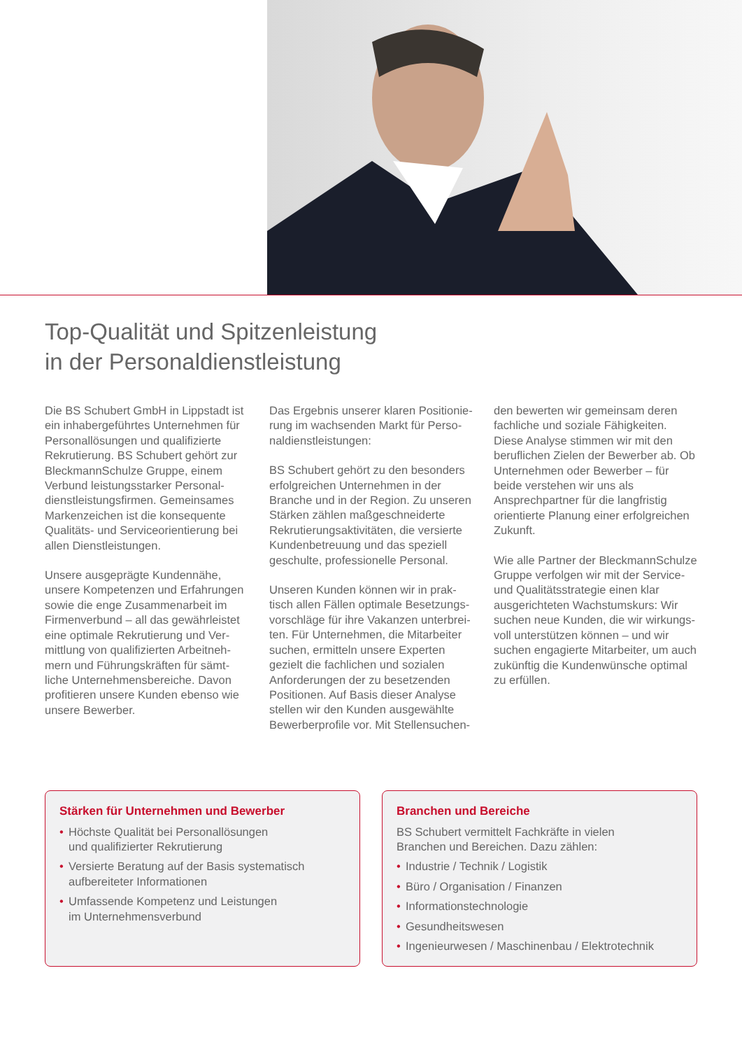Top-Qualität und Spitzenleistung
in der Personaldienstleistung
Die BS Schubert GmbH in Lippstadt ist ein inhabergeführtes Unternehmen für Personallösungen und qualifizierte Rekrutierung. BS Schubert gehört zur BleckmannSchulze Gruppe, einem Verbund leistungsstarker Personal­dienstleistungsfirmen. Gemeinsames Markenzeichen ist die konsequente Qualitäts- und Serviceorientierung bei allen Dienstleistungen.
Unsere ausgeprägte Kundennähe, unsere Kompetenzen und Erfahrungen sowie die enge Zusammenarbeit im Firmenverbund – all das gewährleistet eine optimale Rekrutierung und Ver­mittlung von qualifizierten Arbeitneh­mern und Führungskräften für sämt­liche Unternehmensbereiche. Davon profitieren unsere Kunden ebenso wie unsere Bewerber.
Das Ergebnis unserer klaren Positionie­rung im wachsenden Markt für Perso­naldienstleistungen:
BS Schubert gehört zu den besonders erfolgreichen Unternehmen in der Branche und in der Region. Zu unseren Stärken zählen maßgeschneiderte Rekrutierungsaktivitäten, die versierte Kundenbetreuung und das speziell geschulte, professionelle Personal.
Unseren Kunden können wir in prak­tisch allen Fällen optimale Besetzungs­vorschläge für ihre Vakanzen unterbrei­ten. Für Unternehmen, die Mitarbeiter suchen, ermitteln unsere Experten gezielt die fachlichen und sozialen Anforderungen der zu besetzenden Positionen. Auf Basis dieser Analyse stellen wir den Kunden ausgewählte Bewerberprofile vor. Mit Stellensuchen-
den bewerten wir gemeinsam deren fachliche und soziale Fähigkeiten. Diese Analyse stimmen wir mit den berufli­chen Zielen der Bewerber ab. Ob Unter­nehmen oder Bewerber – für beide verstehen wir uns als Ansprechpartner für die langfristig orientierte Planung einer erfolgreichen Zukunft.
Wie alle Partner der BleckmannSchulze Gruppe verfolgen wir mit der Service- und Qualitätsstrategie einen klar ausgerichteten Wachstumskurs: Wir suchen neue Kunden, die wir wirkungs­voll unterstützen können – und wir suchen engagierte Mitarbeiter, um auch zukünftig die Kundenwünsche optimal zu erfüllen.
Stärken für Unternehmen und Bewerber
• Höchste Qualität bei Personallösungen
und qualifizierter Rekrutierung
• Versierte Beratung auf der Basis systematisch
aufbereiteter Informationen
• Umfassende Kompetenz und Leistungen
im Unternehmensverbund
Branchen und Bereiche
BS Schubert vermittelt Fachkräfte in vielen
Branchen und Bereichen. Dazu zählen:
• Industrie / Technik / Logistik
• Büro / Organisation / Finanzen
• Informationstechnologie
• Gesundheitswesen
• Ingenieurwesen / Maschinenbau / Elektrotechnik